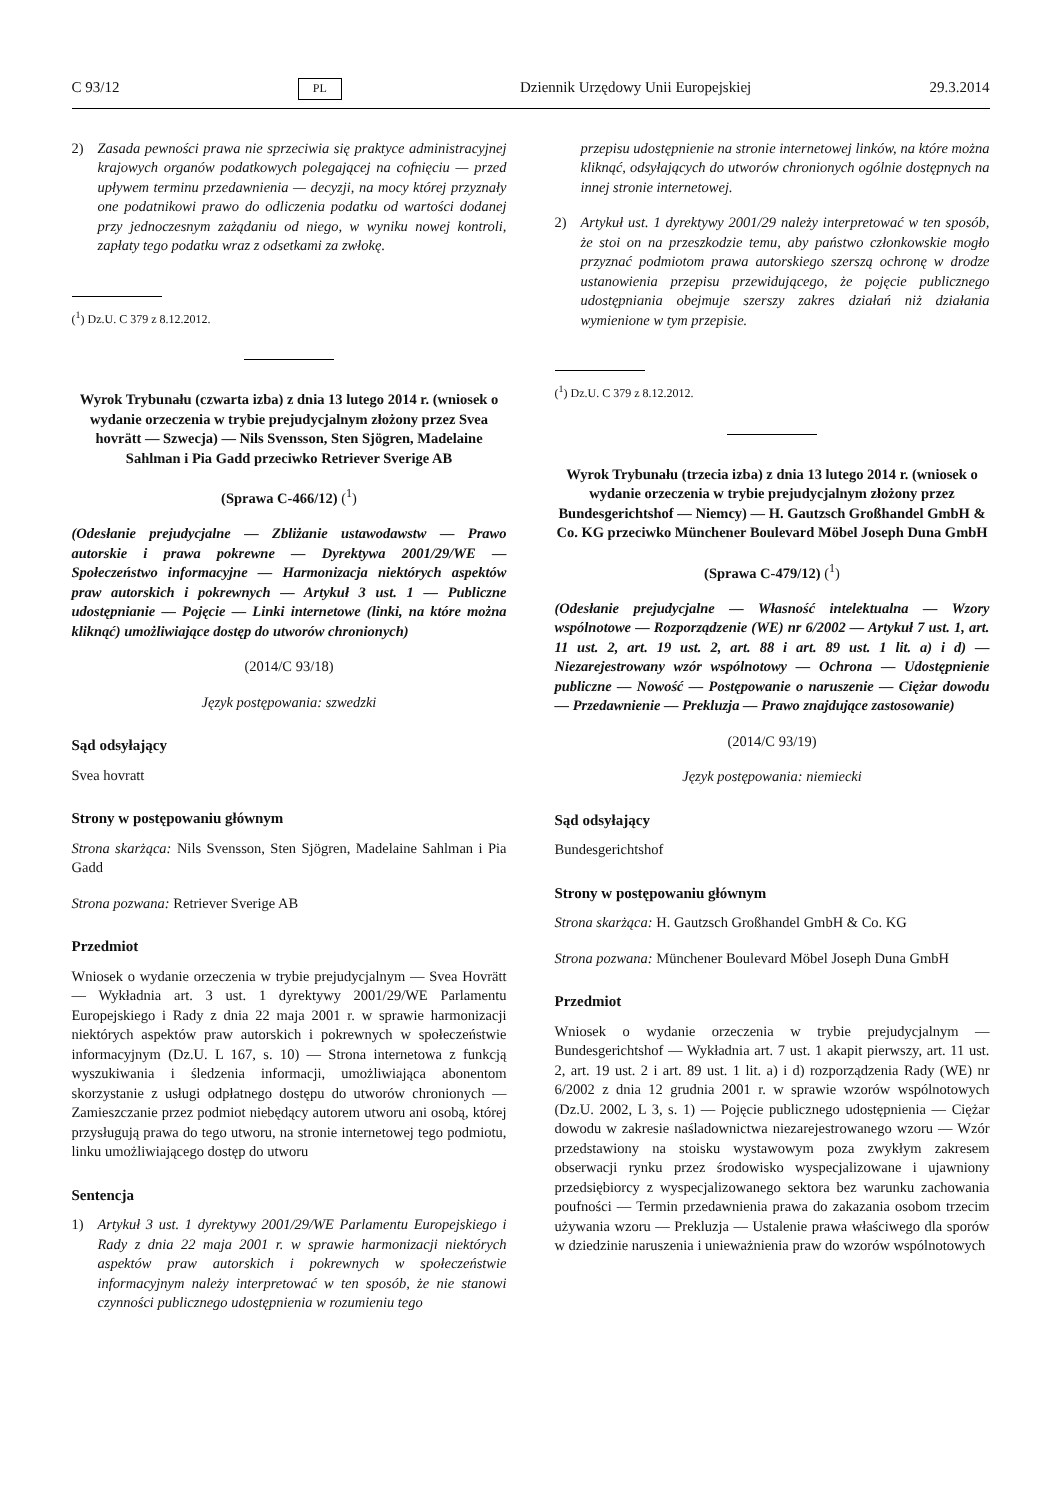C 93/12 PL Dziennik Urzędowy Unii Europejskiej 29.3.2014
2) Zasada pewności prawa nie sprzeciwia się praktyce administracyjnej krajowych organów podatkowych polegającej na cofnięciu — przed upływem terminu przedawnienia — decyzji, na mocy której przyznały one podatnikowi prawo do odliczenia podatku od wartości dodanej przy jednoczesnym zażądaniu od niego, w wyniku nowej kontroli, zapłaty tego podatku wraz z odsetkami za zwłokę.
(<sup>1</sup>) Dz.U. C 379 z 8.12.2012.
Wyrok Trybunału (czwarta izba) z dnia 13 lutego 2014 r. (wniosek o wydanie orzeczenia w trybie prejudycjalnym złożony przez Svea hovrätt — Szwecja) — Nils Svensson, Sten Sjögren, Madelaine Sahlman i Pia Gadd przeciwko Retriever Sverige AB
(Sprawa C-466/12) (<sup>1</sup>)
(Odesłanie prejudycjalne — Zbliżanie ustawodawstw — Prawo autorskie i prawa pokrewne — Dyrektywa 2001/29/WE — Społeczeństwo informacyjne — Harmonizacja niektórych aspektów praw autorskich i pokrewnych — Artykuł 3 ust. 1 — Publiczne udostępnianie — Pojęcie — Linki internetowe (linki, na które można kliknąć) umożliwiające dostęp do utworów chronionych)
(2014/C 93/18)
Język postępowania: szwedzki
Sąd odsyłający
Svea hovratt
Strony w postępowaniu głównym
Strona skarżąca: Nils Svensson, Sten Sjögren, Madelaine Sahlman i Pia Gadd
Strona pozwana: Retriever Sverige AB
Przedmiot
Wniosek o wydanie orzeczenia w trybie prejudycjalnym — Svea Hovrätt — Wykładnia art. 3 ust. 1 dyrektywy 2001/29/WE Parlamentu Europejskiego i Rady z dnia 22 maja 2001 r. w sprawie harmonizacji niektórych aspektów praw autorskich i pokrewnych w społeczeństwie informacyjnym (Dz.U. L 167, s. 10) — Strona internetowa z funkcją wyszukiwania i śledzenia informacji, umożliwiająca abonentom skorzystanie z usługi odpłatnego dostępu do utworów chronionych — Zamieszczanie przez podmiot niebędący autorem utworu ani osobą, której przysługują prawa do tego utworu, na stronie internetowej tego podmiotu, linku umożliwiającego dostęp do utworu
Sentencja
1) Artykuł 3 ust. 1 dyrektywy 2001/29/WE Parlamentu Europejskiego i Rady z dnia 22 maja 2001 r. w sprawie harmonizacji niektórych aspektów praw autorskich i pokrewnych w społeczeństwie informacyjnym należy interpretować w ten sposób, że nie stanowi czynności publicznego udostępnienia w rozumieniu tego
przepisu udostępnienie na stronie internetowej linków, na które można kliknąć, odsyłających do utworów chronionych ogólnie dostępnych na innej stronie internetowej.
2) Artykuł ust. 1 dyrektywy 2001/29 należy interpretować w ten sposób, że stoi on na przeszkodzie temu, aby państwo członkowskie mogło przyznać podmiotom prawa autorskiego szerszą ochronę w drodze ustanowienia przepisu przewidującego, że pojęcie publicznego udostępniania obejmuje szerszy zakres działań niż działania wymienione w tym przepisie.
(<sup>1</sup>) Dz.U. C 379 z 8.12.2012.
Wyrok Trybunału (trzecia izba) z dnia 13 lutego 2014 r. (wniosek o wydanie orzeczenia w trybie prejudycjalnym złożony przez Bundesgerichtshof — Niemcy) — H. Gautzsch Großhandel GmbH & Co. KG przeciwko Münchener Boulevard Möbel Joseph Duna GmbH
(Sprawa C-479/12) (<sup>1</sup>)
(Odesłanie prejudycjalne — Własność intelektualna — Wzory wspólnotowe — Rozporządzenie (WE) nr 6/2002 — Artykuł 7 ust. 1, art. 11 ust. 2, art. 19 ust. 2, art. 88 i art. 89 ust. 1 lit. a) i d) — Niezarejestrowany wzór wspólnotowy — Ochrona — Udostępnienie publiczne — Nowość — Postępowanie o naruszenie — Ciężar dowodu — Przedawnienie — Prekluzja — Prawo znajdujące zastosowanie)
(2014/C 93/19)
Język postępowania: niemiecki
Sąd odsyłający
Bundesgerichtshof
Strony w postępowaniu głównym
Strona skarżąca: H. Gautzsch Großhandel GmbH & Co. KG
Strona pozwana: Münchener Boulevard Möbel Joseph Duna GmbH
Przedmiot
Wniosek o wydanie orzeczenia w trybie prejudycjalnym — Bundesgerichtshof — Wykładnia art. 7 ust. 1 akapit pierwszy, art. 11 ust. 2, art. 19 ust. 2 i art. 89 ust. 1 lit. a) i d) rozporządzenia Rady (WE) nr 6/2002 z dnia 12 grudnia 2001 r. w sprawie wzorów wspólnotowych (Dz.U. 2002, L 3, s. 1) — Pojęcie publicznego udostępnienia — Ciężar dowodu w zakresie naśladownictwa niezarejestrowanego wzoru — Wzór przedstawiony na stoisku wystawowym poza zwykłym zakresem obserwacji rynku przez środowisko wyspecjalizowane i ujawniony przedsiębiorcy z wyspecjalizowanego sektora bez warunku zachowania poufności — Termin przedawnienia prawa do zakazania osobom trzecim używania wzoru — Prekluzja — Ustalenie prawa właściwego dla sporów w dziedzinie naruszenia i unieważnienia praw do wzorów wspólnotowych